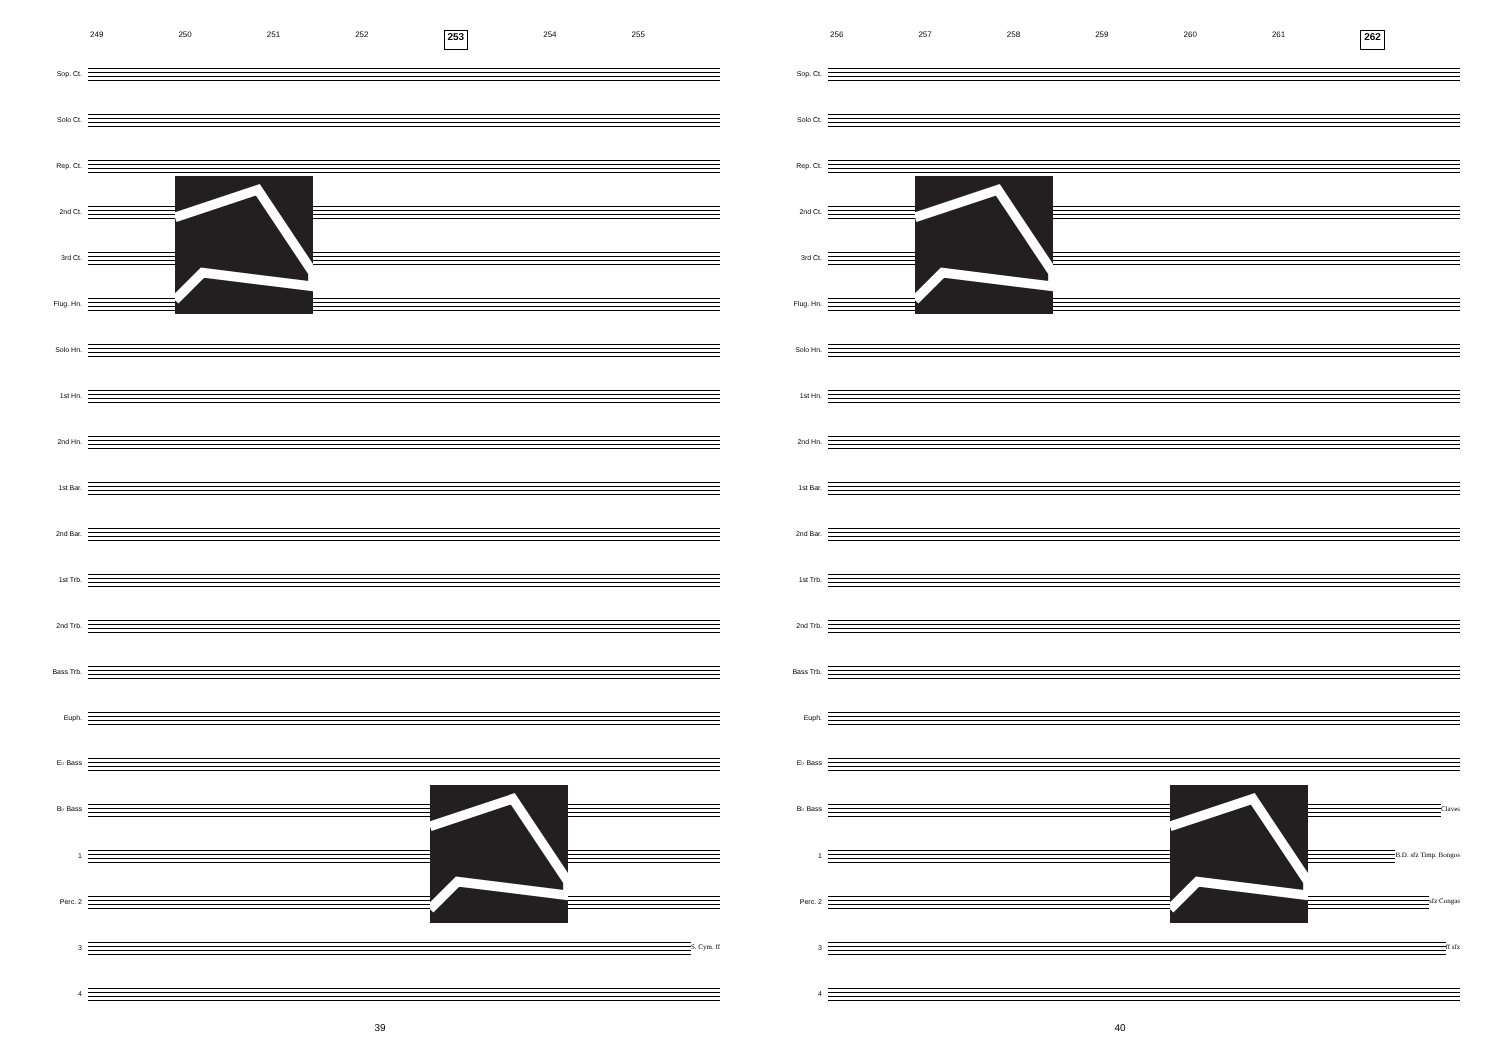249 250 251 252 253 254 255
Sop. Ct.
Solo Ct.
Rep. Ct.
2nd Ct.
3rd Ct.
Flug. Hn.
Solo Hn.
1st Hn.
2nd Hn.
1st Bar.
2nd Bar.
1st Trb.
2nd Trb.
Bass Trb.
Euph.
E♭ Bass
B♭ Bass
1
Perc. 2
3 S. Cym. ff
4
39
256 257 258 259 260 261 262
Sop. Ct.
Solo Ct.
Rep. Ct.
2nd Ct.
3rd Ct.
Flug. Hn.
Solo Hn.
1st Hn.
2nd Hn.
1st Bar.
2nd Bar.
1st Trb.
2nd Trb.
Bass Trb.
Euph.
E♭ Bass
B♭ Bass Claves
1 B.D. sfz Timp. Bongos
Perc. 2 sfz Congas
3 ff sfz
4
40